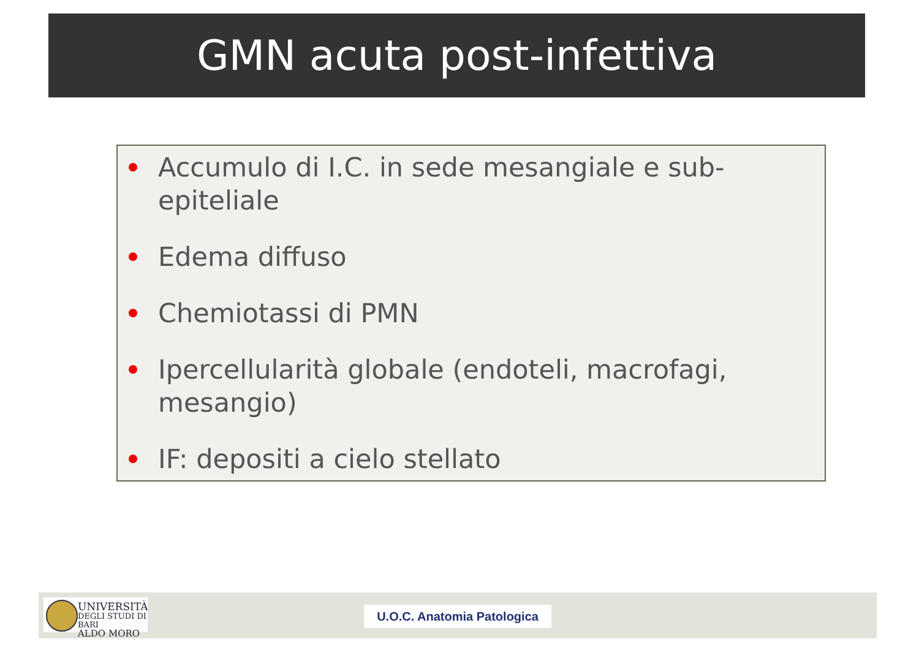GMN acuta post-infettiva
Accumulo di I.C. in sede mesangiale e sub-epiteliale
Edema diffuso
Chemiotassi di PMN
Ipercellularità globale (endoteli, macrofagi, mesangio)
IF: depositi a cielo stellato
UNIVERSITÀ
DEGLI STUDI DI BARI
ALDO MORO
U.O.C. Anatomia Patologica